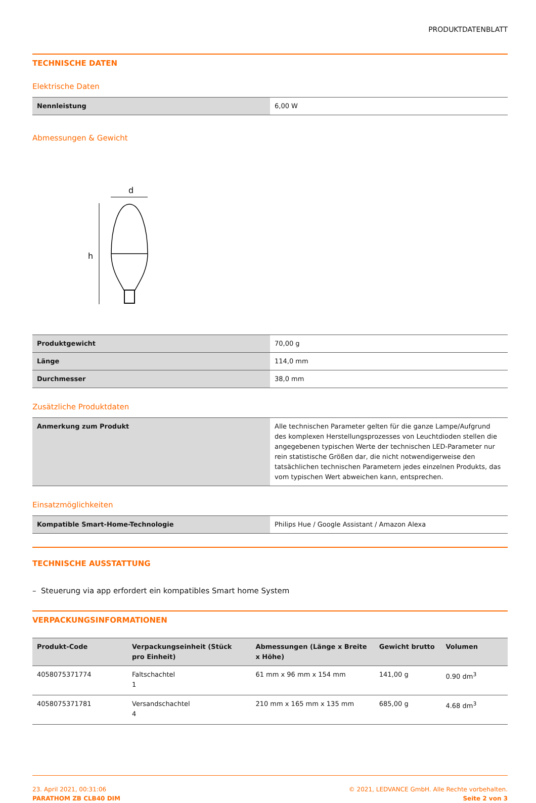PRODUKTDATENBLATT
TECHNISCHE DATEN
Elektrische Daten
| Nennleistung | 6,00 W |
Abmessungen & Gewicht
d
h
| Produktgewicht | 70,00 g |
| Länge | 114,0 mm |
| Durchmesser | 38,0 mm |
Zusätzliche Produktdaten
| Anmerkung zum Produkt | Alle technischen Parameter gelten für die ganze Lampe/Aufgrund des komplexen Herstellungsprozesses von Leuchtdioden stellen die angegebenen typischen Werte der technischen LED-Parameter nur rein statistische Größen dar, die nicht notwendigerweise den tatsächlichen technischen Parametern jedes einzelnen Produkts, das vom typischen Wert abweichen kann, entsprechen. |
Einsatzmöglichkeiten
| Kompatible Smart-Home-Technologie | Philips Hue / Google Assistant / Amazon Alexa |
TECHNISCHE AUSSTATTUNG
– Steuerung via app erfordert ein kompatibles Smart home System
VERPACKUNGSINFORMATIONEN
| Produkt-Code | Verpackungseinheit (Stück pro Einheit) | Abmessungen (Länge x Breite x Höhe) | Gewicht brutto | Volumen |
| --- | --- | --- | --- | --- |
| 4058075371774 | Faltschachtel 1 | 61 mm x 96 mm x 154 mm | 141,00 g | 0.90 dm<sup>3</sup> |
| 4058075371781 | Versandschachtel 4 | 210 mm x 165 mm x 135 mm | 685,00 g | 4.68 dm<sup>3</sup> |
23. April 2021, 00:31:06
PARATHOM ZB CLB40 DIM
© 2021, LEDVANCE GmbH. Alle Rechte vorbehalten.
Seite 2 von 3